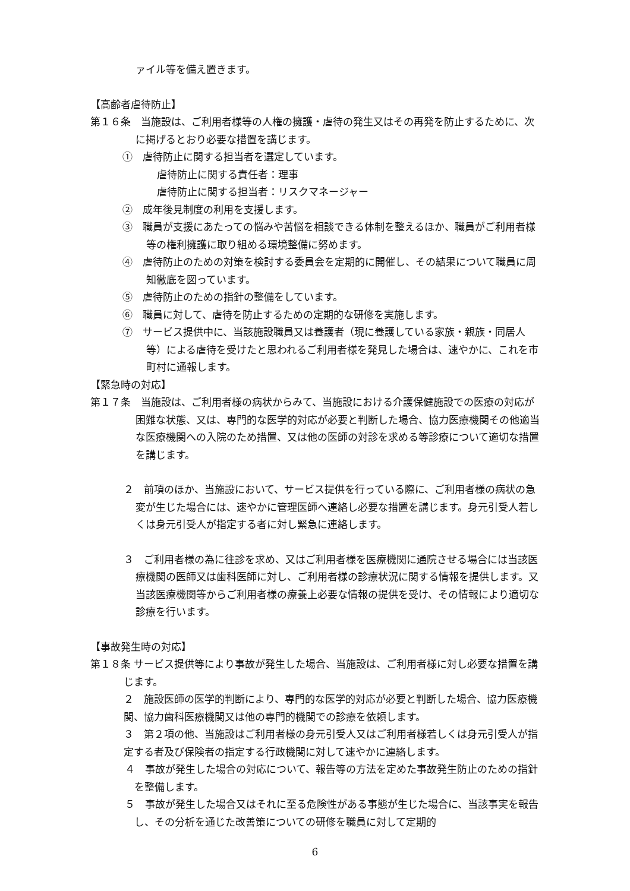ァイル等を備え置きます。
【高齢者虐待防止】
第１６条　当施設は、ご利用者様等の人権の擁護・虐待の発生又はその再発を防止するために、次に掲げるとおり必要な措置を講じます。
①　虐待防止に関する担当者を選定しています。
虐待防止に関する責任者：理事
虐待防止に関する担当者：リスクマネージャー
②　成年後見制度の利用を支援します。
③　職員が支援にあたっての悩みや苦悩を相談できる体制を整えるほか、職員がご利用者様等の権利擁護に取り組める環境整備に努めます。
④　虐待防止のための対策を検討する委員会を定期的に開催し、その結果について職員に周知徹底を図っています。
⑤　虐待防止のための指針の整備をしています。
⑥　職員に対して、虐待を防止するための定期的な研修を実施します。
⑦　サービス提供中に、当該施設職員又は養護者（現に養護している家族・親族・同居人等）による虐待を受けたと思われるご利用者様を発見した場合は、速やかに、これを市町村に通報します。
【緊急時の対応】
第１７条　当施設は、ご利用者様の病状からみて、当施設における介護保健施設での医療の対応が困難な状態、又は、専門的な医学的対応が必要と判断した場合、協力医療機関その他適当な医療機関への入院のため措置、又は他の医師の対診を求める等診療について適切な措置を講じます。
２　前項のほか、当施設において、サービス提供を行っている際に、ご利用者様の病状の急変が生じた場合には、速やかに管理医師へ連絡し必要な措置を講じます。身元引受人若しくは身元引受人が指定する者に対し緊急に連絡します。
３　ご利用者様の為に往診を求め、又はご利用者様を医療機関に通院させる場合には当該医療機関の医師又は歯科医師に対し、ご利用者様の診療状況に関する情報を提供します。又当該医療機関等からご利用者様の療養上必要な情報の提供を受け、その情報により適切な診療を行います。
【事故発生時の対応】
第１８条 サービス提供等により事故が発生した場合、当施設は、ご利用者様に対し必要な措置を講じます。
２　施設医師の医学的判断により、専門的な医学的対応が必要と判断した場合、協力医療機関、協力歯科医療機関又は他の専門的機関での診療を依頼します。
３　第２項の他、当施設はご利用者様の身元引受人又はご利用者様若しくは身元引受人が指定する者及び保険者の指定する行政機関に対して速やかに連絡します。
４　事故が発生した場合の対応について、報告等の方法を定めた事故発生防止のための指針を整備します。
５　事故が発生した場合又はそれに至る危険性がある事態が生じた場合に、当該事実を報告し、その分析を通じた改善策についての研修を職員に対して定期的
6